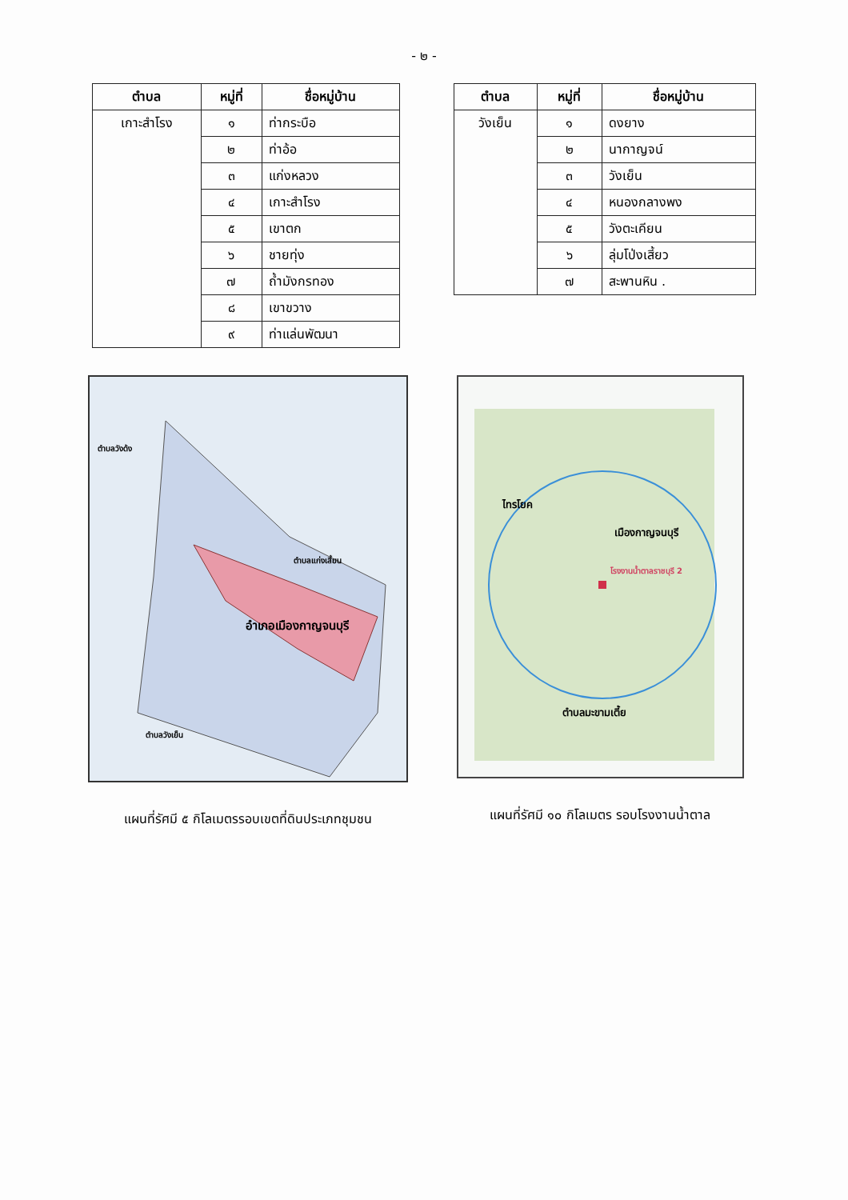- ๒ -
| ตำบล | หมู่ที่ | ชื่อหมู่บ้าน |
| --- | --- | --- |
| เกาะสำโรง | ๑ | ท่ากระบือ |
| | ๒ | ท่าอ้อ |
| | ๓ | แก่งหลวง |
| | ๔ | เกาะสำโรง |
| | ๕ | เขาตก |
| | ๖ | ชายทุ่ง |
| | ๗ | ถ้ำมังกรทอง |
| | ๘ | เขาขวาง |
| | ๙ | ท่าแล่นพัฒนา |
| ตำบล | หมู่ที่ | ชื่อหมู่บ้าน |
| --- | --- | --- |
| วังเย็น | ๑ | ดงยาง |
| | ๒ | นากาญจน์ |
| | ๓ | วังเย็น |
| | ๔ | หนองกลางพง |
| | ๕ | วังตะเคียน |
| | ๖ | ลุ่มโป่งเสี้ยว |
| | ๗ | สะพานหิน . |
ตำบลวังด้ง
ตำบลแก่งเสี้ยน
อำเภอเมืองกาญจนบุรี
ตำบลวังเย็น
แผนที่รัศมี ๕ กิโลเมตรรอบเขตที่ดินประเภทชุมชน
ไทรโยค
เมืองกาญจนบุรี
โรงงานน้ำตาลราชบุรี 2
ตำบลมะขามเตี้ย
แผนที่รัศมี ๑๐ กิโลเมตร รอบโรงงานน้ำตาล